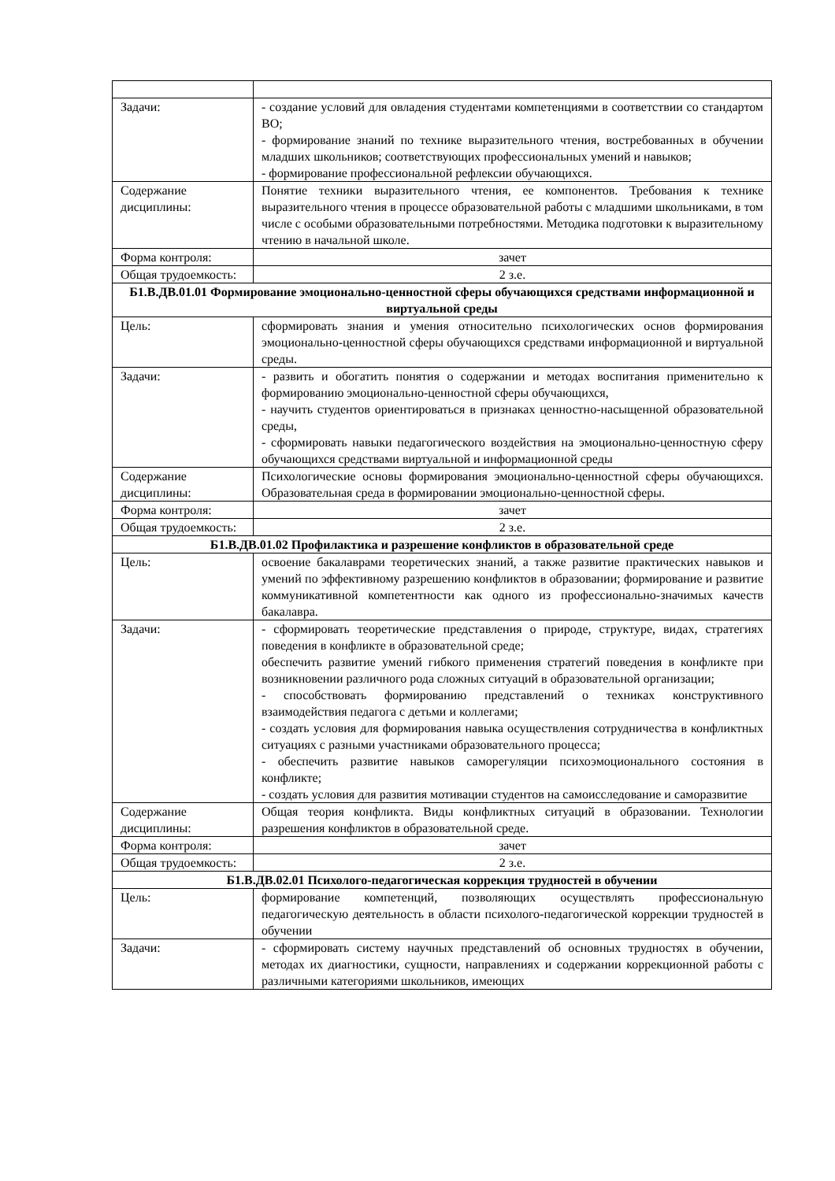| Задачи: | - создание условий для овладения студентами компетенциями в соответствии со стандартом ВО; - формирование знаний по технике выразительного чтения, востребованных в обучении младших школьников; соответствующих профессиональных умений и навыков; - формирование профессиональной рефлексии обучающихся. |
| Содержание дисциплины: | Понятие техники выразительного чтения, ее компонентов. Требования к технике выразительного чтения в процессе образовательной работы с младшими школьниками, в том числе с особыми образовательными потребностями. Методика подготовки к выразительному чтению в начальной школе. |
| Форма контроля: | зачет |
| Общая трудоемкость: | 2 з.е. |
| Б1.В.ДВ.01.01 Формирование эмоционально-ценностной сферы обучающихся средствами информационной и виртуальной среды | |
| Цель: | сформировать знания и умения относительно психологических основ формирования эмоционально-ценностной сферы обучающихся средствами информационной и виртуальной среды. |
| Задачи: | - развить и обогатить понятия о содержании и методах воспитания применительно к формированию эмоционально-ценностной сферы обучающихся, - научить студентов ориентироваться в признаках ценностно-насыщенной образовательной среды, - сформировать навыки педагогического воздействия на эмоционально-ценностную сферу обучающихся средствами виртуальной и информационной среды |
| Содержание дисциплины: | Психологические основы формирования эмоционально-ценностной сферы обучающихся. Образовательная среда в формировании эмоционально-ценностной сферы. |
| Форма контроля: | зачет |
| Общая трудоемкость: | 2 з.е. |
| Б1.В.ДВ.01.02 Профилактика и разрешение конфликтов в образовательной среде | |
| Цель: | освоение бакалаврами теоретических знаний, а также развитие практических навыков и умений по эффективному разрешению конфликтов в образовании; формирование и развитие коммуникативной компетентности как одного из профессионально-значимых качеств бакалавра. |
| Задачи: | - сформировать теоретические представления о природе, структуре, видах, стратегиях поведения в конфликте в образовательной среде; обеспечить развитие умений гибкого применения стратегий поведения в конфликте при возникновении различного рода сложных ситуаций в образовательной организации; - способствовать формированию представлений о техниках конструктивного взаимодействия педагога с детьми и коллегами; - создать условия для формирования навыка осуществления сотрудничества в конфликтных ситуациях с разными участниками образовательного процесса; - обеспечить развитие навыков саморегуляции психоэмоционального состояния в конфликте; - создать условия для развития мотивации студентов на самоисследование и саморазвитие |
| Содержание дисциплины: | Общая теория конфликта. Виды конфликтных ситуаций в образовании. Технологии разрешения конфликтов в образовательной среде. |
| Форма контроля: | зачет |
| Общая трудоемкость: | 2 з.е. |
| Б1.В.ДВ.02.01 Психолого-педагогическая коррекция трудностей в обучении | |
| Цель: | формирование компетенций, позволяющих осуществлять профессиональную педагогическую деятельность в области психолого-педагогической коррекции трудностей в обучении |
| Задачи: | - сформировать систему научных представлений об основных трудностях в обучении, методах их диагностики, сущности, направлениях и содержании коррекционной работы с различными категориями школьников, имеющих |